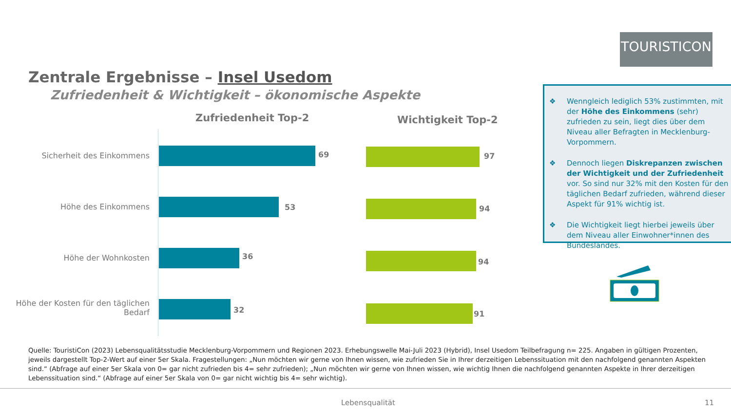TOURISTICON
Zentrale Ergebnisse – Insel Usedom
Zufriedenheit & Wichtigkeit – ökonomische Aspekte
Zufriedenheit Top-2 Wichtigkeit Top-2
Sicherheit des Einkommens 69 97
Höhe des Einkommens 53 94
Höhe der Wohnkosten 36
94
Höhe der Kosten für den täglichen Bedarf
32 91
❖ Wenngleich lediglich 53% zustimmten, mit der Höhe des Einkommens (sehr) zufrieden zu sein, liegt dies über dem Niveau aller Befragten in Mecklenburg-Vorpommern.
❖ Dennoch liegen Diskrepanzen zwischen der Wichtigkeit und der Zufriedenheit vor. So sind nur 32% mit den Kosten für den täglichen Bedarf zufrieden, während dieser Aspekt für 91% wichtig ist.
❖ Die Wichtigkeit liegt hierbei jeweils über dem Niveau aller Einwohner*innen des Bundeslandes.
Quelle: TouristiCon (2023) Lebensqualitätsstudie Mecklenburg-Vorpommern und Regionen 2023. Erhebungswelle Mai-Juli 2023 (Hybrid), Insel Usedom Teilbefragung n= 225. Angaben in gültigen Prozenten, jeweils dargestellt Top-2-Wert auf einer 5er Skala. Fragestellungen: „Nun möchten wir gerne von Ihnen wissen, wie zufrieden Sie in Ihrer derzeitigen Lebenssituation mit den nachfolgend genannten Aspekten sind.“ (Abfrage auf einer 5er Skala von 0= gar nicht zufrieden bis 4= sehr zufrieden); „Nun möchten wir gerne von Ihnen wissen, wie wichtig Ihnen die nachfolgend genannten Aspekte in Ihrer derzeitigen Lebenssituation sind.“ (Abfrage auf einer 5er Skala von 0= gar nicht wichtig bis 4= sehr wichtig).
Lebensqualität 11